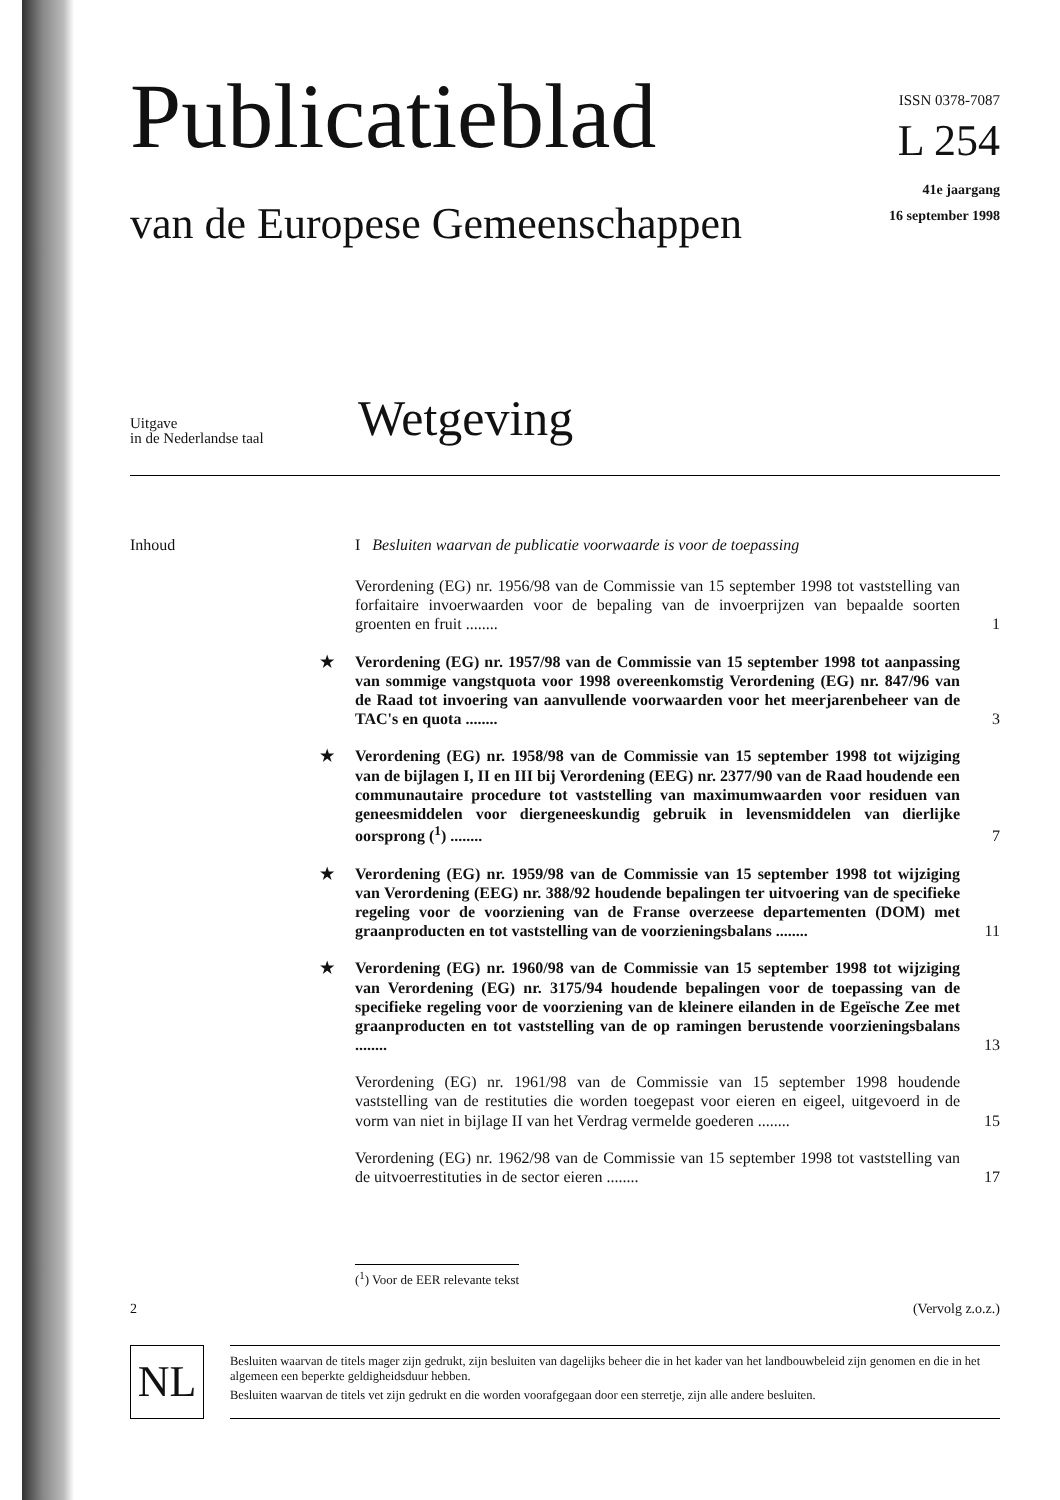Publicatieblad
van de Europese Gemeenschappen
ISSN 0378-7087
L 254
41e jaargang
16 september 1998
Uitgave
in de Nederlandse taal
Wetgeving
Inhoud I Besluiten waarvan de publicatie voorwaarde is voor de toepassing
Verordening (EG) nr. 1956/98 van de Commissie van 15 september 1998 tot vaststelling van forfaitaire invoerwaarden voor de bepaling van de invoerprijzen van bepaalde soorten groenten en fruit ........ 1
★ Verordening (EG) nr. 1957/98 van de Commissie van 15 september 1998 tot aanpassing van sommige vangstquota voor 1998 overeenkomstig Verordening (EG) nr. 847/96 van de Raad tot invoering van aanvullende voorwaarden voor het meerjarenbeheer van de TAC's en quota ........ 3
★ Verordening (EG) nr. 1958/98 van de Commissie van 15 september 1998 tot wijziging van de bijlagen I, II en III bij Verordening (EEG) nr. 2377/90 van de Raad houdende een communautaire procedure tot vaststelling van maximumwaarden voor residuen van geneesmiddelen voor diergeneeskundig gebruik in levensmiddelen van dierlijke oorsprong (<sup>1</sup>) ........ 7
★ Verordening (EG) nr. 1959/98 van de Commissie van 15 september 1998 tot wijziging van Verordening (EEG) nr. 388/92 houdende bepalingen ter uitvoering van de specifieke regeling voor de voorziening van de Franse overzeese departementen (DOM) met graanproducten en tot vaststelling van de voorzieningsbalans ........ 11
★ Verordening (EG) nr. 1960/98 van de Commissie van 15 september 1998 tot wijziging van Verordening (EG) nr. 3175/94 houdende bepalingen voor de toepassing van de specifieke regeling voor de voorziening van de kleinere eilanden in de Egeïsche Zee met graanproducten en tot vaststelling van de op ramingen berustende voorzieningsbalans ........ 13
Verordening (EG) nr. 1961/98 van de Commissie van 15 september 1998 houdende vaststelling van de restituties die worden toegepast voor eieren en eigeel, uitgevoerd in de vorm van niet in bijlage II van het Verdrag vermelde goederen ........ 15
Verordening (EG) nr. 1962/98 van de Commissie van 15 september 1998 tot vaststelling van de uitvoerrestituties in de sector eieren ........ 17
(<sup>1</sup>) Voor de EER relevante tekst
2 (Vervolg z.o.z.)
NL
Besluiten waarvan de titels mager zijn gedrukt, zijn besluiten van dagelijks beheer die in het kader van het landbouwbeleid zijn genomen en die in het algemeen een beperkte geldigheidsduur hebben.
Besluiten waarvan de titels vet zijn gedrukt en die worden voorafgegaan door een sterretje, zijn alle andere besluiten.